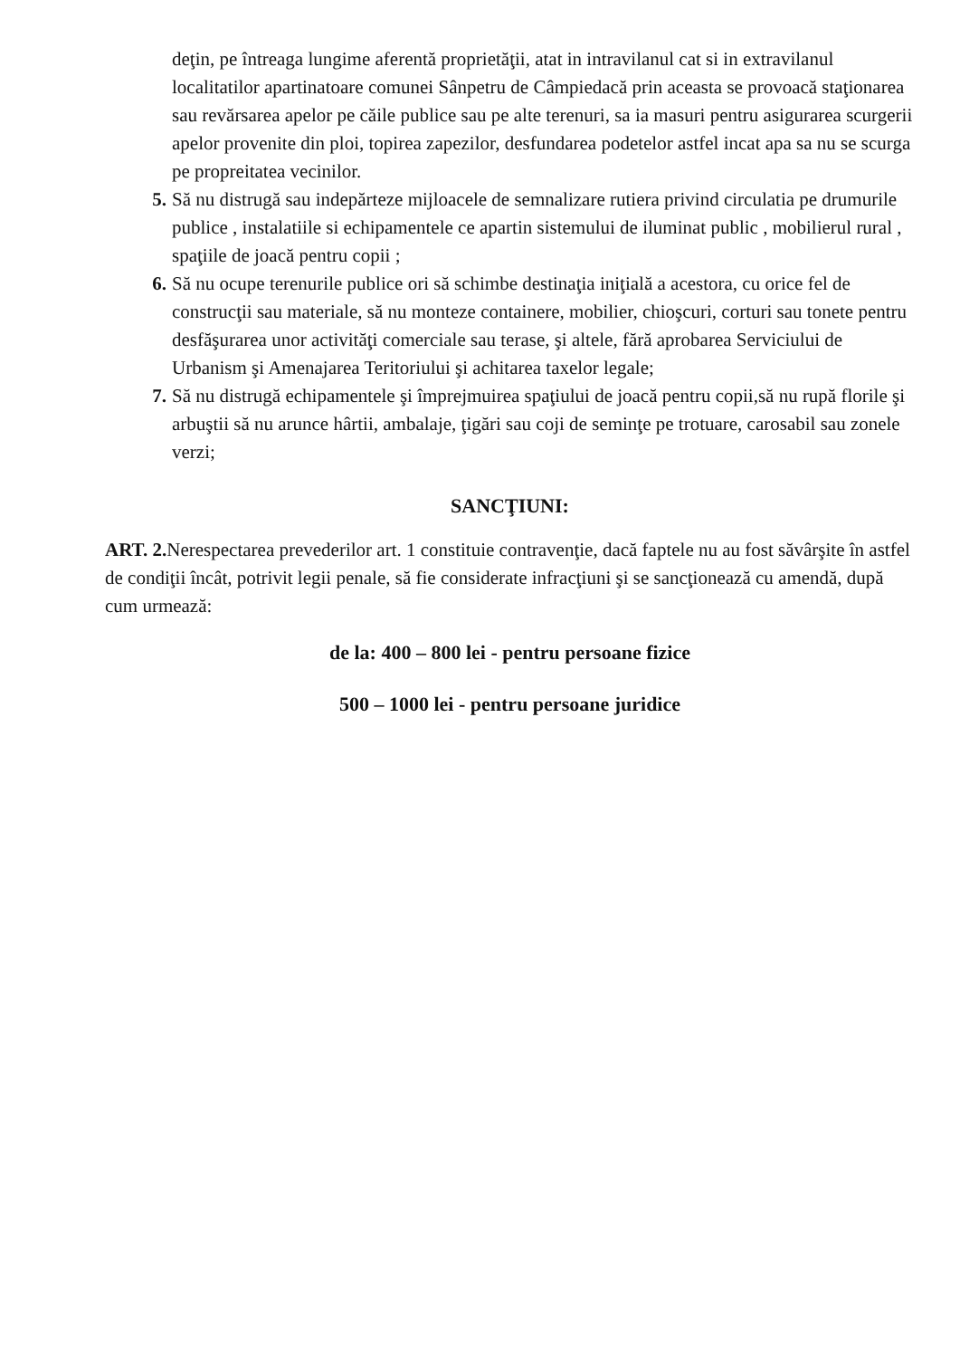deţin, pe întreaga lungime aferentă proprietăţii, atat in intravilanul cat si in extravilanul localitatilor apartinatoare comunei Sânpetru de Câmpiedacă prin aceasta se provoacă staţionarea sau revărsarea apelor pe căile publice sau pe alte terenuri, sa ia masuri pentru asigurarea scurgerii apelor provenite din ploi, topirea zapezilor, desfundarea podetelor astfel incat apa sa nu se scurga pe propreitatea vecinilor.
5. Să nu distrugă sau indepărteze mijloacele de semnalizare rutiera privind circulatia pe drumurile publice , instalatiile si echipamentele ce apartin sistemului de iluminat public , mobilierul rural , spaţiile de joacă pentru copii ;
6. Să nu ocupe terenurile publice ori să schimbe destinaţia iniţială a acestora, cu orice fel de construcţii sau materiale, să nu monteze containere, mobilier, chioşcuri, corturi sau tonete pentru desfăşurarea unor activităţi comerciale sau terase, şi altele, fără aprobarea Serviciului de Urbanism şi Amenajarea Teritoriului şi achitarea taxelor legale;
7. Să nu distrugă echipamentele şi împrejmuirea spaţiului de joacă pentru copii,să nu rupă florile şi arbuştii să nu arunce hârtii, ambalaje, ţigări sau coji de seminţe pe trotuare, carosabil sau zonele verzi;
SANCŢIUNI:
ART. 2. Nerespectarea prevederilor art. 1 constituie contravenţie, dacă faptele nu au fost săvârşite în astfel de condiţii încât, potrivit legii penale, să fie considerate infracţiuni şi se sancţionează cu amendă, după cum urmează:
de la: 400 – 800 lei - pentru persoane fizice
500 – 1000 lei - pentru persoane juridice